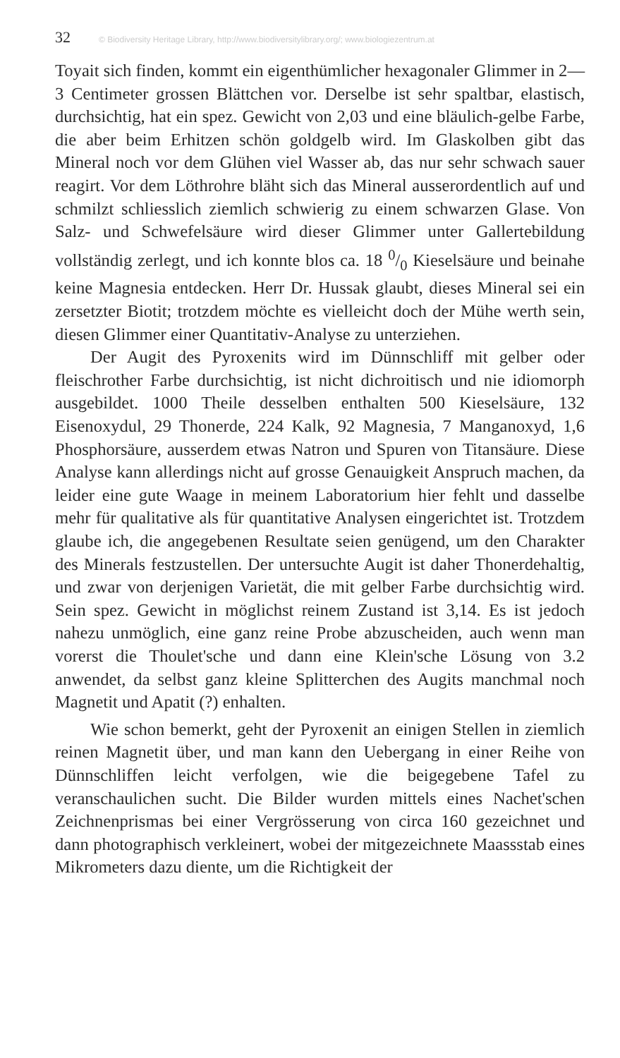32 © Biodiversity Heritage Library, http://www.biodiversitylibrary.org/; www.biologiezentrum.at
Toyait sich finden, kommt ein eigenthümlicher hexagonaler Glimmer in 2—3 Centimeter grossen Blättchen vor. Derselbe ist sehr spaltbar, elastisch, durchsichtig, hat ein spez. Gewicht von 2,03 und eine bläulich-gelbe Farbe, die aber beim Erhitzen schön goldgelb wird. Im Glaskolben gibt das Mineral noch vor dem Glühen viel Wasser ab, das nur sehr schwach sauer reagirt. Vor dem Löthrohre bläht sich das Mineral ausserordentlich auf und schmilzt schliesslich ziemlich schwierig zu einem schwarzen Glase. Von Salz- und Schwefelsäure wird dieser Glimmer unter Gallertebildung vollständig zerlegt, und ich konnte blos ca. 18 0/0 Kieselsäure und beinahe keine Magnesia entdecken. Herr Dr. Hussak glaubt, dieses Mineral sei ein zersetzter Biotit; trotzdem möchte es vielleicht doch der Mühe werth sein, diesen Glimmer einer Quantitativ-Analyse zu unterziehen.
Der Augit des Pyroxenits wird im Dünnschliff mit gelber oder fleischrother Farbe durchsichtig, ist nicht dichroitisch und nie idiomorph ausgebildet. 1000 Theile desselben enthalten 500 Kieselsäure, 132 Eisenoxydul, 29 Thonerde, 224 Kalk, 92 Magnesia, 7 Manganoxyd, 1,6 Phosphorsäure, ausserdem etwas Natron und Spuren von Titansäure. Diese Analyse kann allerdings nicht auf grosse Genauigkeit Anspruch machen, da leider eine gute Waage in meinem Laboratorium hier fehlt und dasselbe mehr für qualitative als für quantitative Analysen eingerichtet ist. Trotzdem glaube ich, die angegebenen Resultate seien genügend, um den Charakter des Minerals festzustellen. Der untersuchte Augit ist daher Thonerdehaltig, und zwar von derjenigen Varietät, die mit gelber Farbe durchsichtig wird. Sein spez. Gewicht in möglichst reinem Zustand ist 3,14. Es ist jedoch nahezu unmöglich, eine ganz reine Probe abzuscheiden, auch wenn man vorerst die Thoulet'sche und dann eine Klein'sche Lösung von 3.2 anwendet, da selbst ganz kleine Splitterchen des Augits manchmal noch Magnetit und Apatit (?) enhalten.
Wie schon bemerkt, geht der Pyroxenit an einigen Stellen in ziemlich reinen Magnetit über, und man kann den Uebergang in einer Reihe von Dünnschliffen leicht verfolgen, wie die beigegebene Tafel zu veranschaulichen sucht. Die Bilder wurden mittels eines Nachet'schen Zeichnenprismas bei einer Vergrösserung von circa 160 gezeichnet und dann photographisch verkleinert, wobei der mitgezeichnete Maassstab eines Mikrometers dazu diente, um die Richtigkeit der